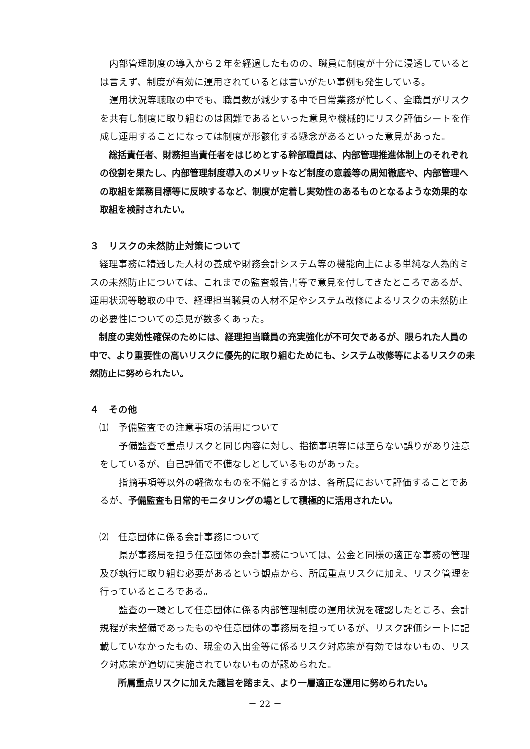内部管理制度の導入から２年を経過したものの、職員に制度が十分に浸透しているとは言えず、制度が有効に運用されているとは言いがたい事例も発生している。
　運用状況等聴取の中でも、職員数が減少する中で日常業務が忙しく、全職員がリスクを共有し制度に取り組むのは困難であるといった意見や機械的にリスク評価シートを作成し運用することになっては制度が形骸化する懸念があるといった意見があった。
　総括責任者、財務担当責任者をはじめとする幹部職員は、内部管理推進体制上のそれぞれの役割を果たし、内部管理制度導入のメリットなど制度の意義等の周知徹底や、内部管理への取組を業務目標等に反映するなど、制度が定着し実効性のあるものとなるような効果的な取組を検討されたい。
３　リスクの未然防止対策について
　経理事務に精通した人材の養成や財務会計システム等の機能向上による単純な人為的ミスの未然防止については、これまでの監査報告書等で意見を付してきたところであるが、運用状況等聴取の中で、経理担当職員の人材不足やシステム改修によるリスクの未然防止の必要性についての意見が数多くあった。
　制度の実効性確保のためには、経理担当職員の充実強化が不可欠であるが、限られた人員の中で、より重要性の高いリスクに優先的に取り組むためにも、システム改修等によるリスクの未然防止に努められたい。
４　その他
　⑴　予備監査での注意事項の活用について
　　予備監査で重点リスクと同じ内容に対し、指摘事項等には至らない誤りがあり注意をしているが、自己評価で不備なしとしているものがあった。
　　指摘事項等以外の軽微なものを不備とするかは、各所属において評価することであるが、予備監査も日常的モニタリングの場として積極的に活用されたい。
　⑵　任意団体に係る会計事務について
　　県が事務局を担う任意団体の会計事務については、公金と同様の適正な事務の管理及び執行に取り組む必要があるという観点から、所属重点リスクに加え、リスク管理を行っているところである。
　　監査の一環として任意団体に係る内部管理制度の運用状況を確認したところ、会計規程が未整備であったものや任意団体の事務局を担っているが、リスク評価シートに記載していなかったもの、現金の入出金等に係るリスク対応策が有効ではないもの、リスク対応策が適切に実施されていないものが認められた。
　　所属重点リスクに加えた趣旨を踏まえ、より一層適正な運用に努められたい。
－ 22 －